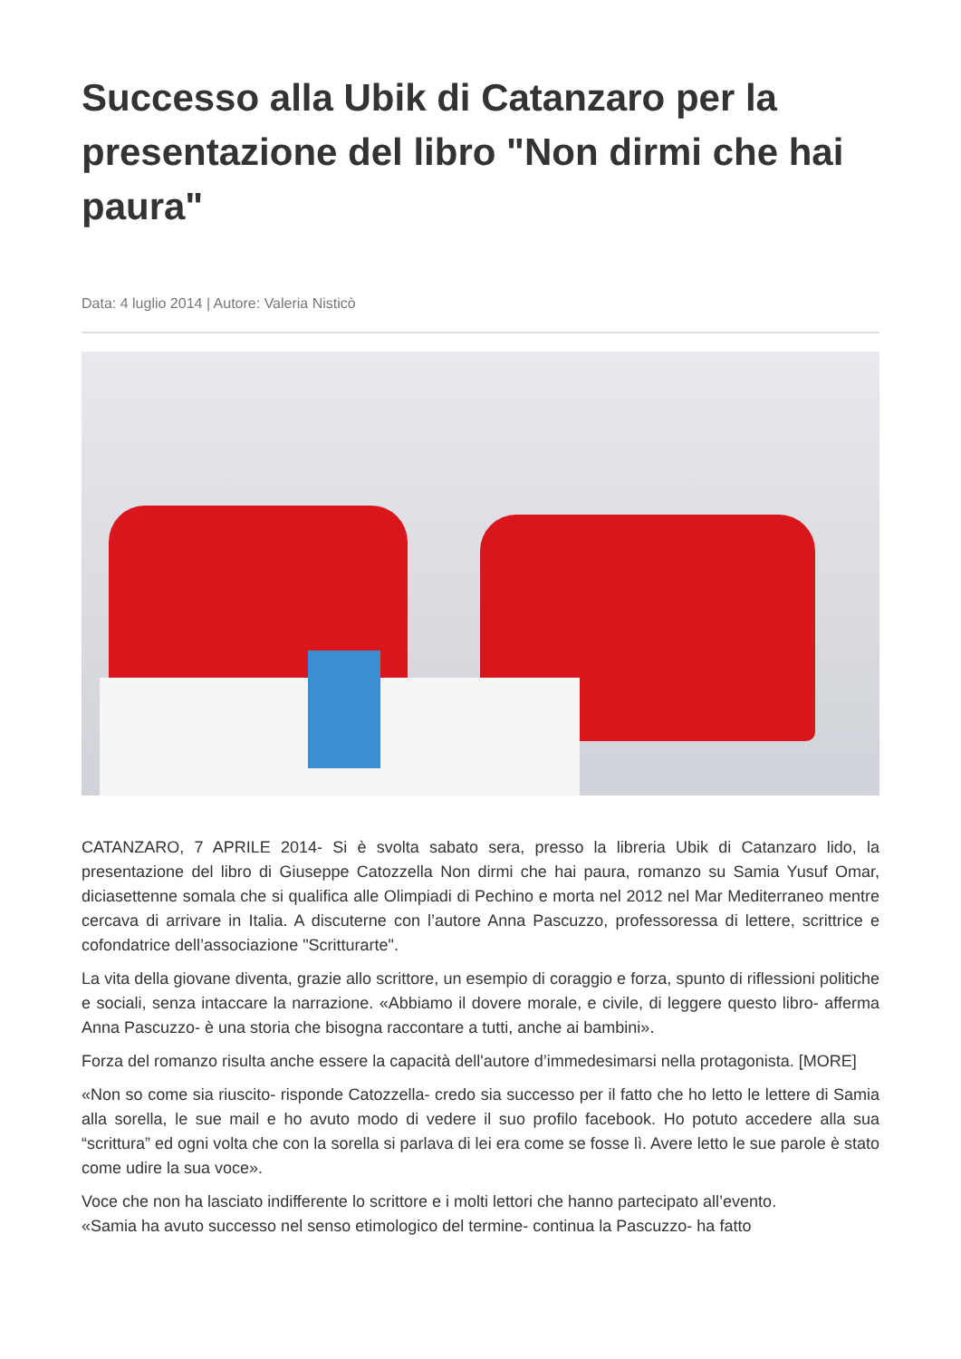Successo alla Ubik di Catanzaro per la presentazione del libro "Non dirmi che hai paura"
Data: 4 luglio 2014 | Autore: Valeria Nisticò
CATANZARO, 7 APRILE 2014- Si è svolta sabato sera, presso la libreria Ubik di Catanzaro lido, la presentazione del libro di Giuseppe Catozzella Non dirmi che hai paura, romanzo su Samia Yusuf Omar, diciasettenne somala che si qualifica alle Olimpiadi di Pechino e morta nel 2012 nel Mar Mediterraneo mentre cercava di arrivare in Italia. A discuterne con l’autore Anna Pascuzzo, professoressa di lettere, scrittrice e cofondatrice dell’associazione "Scritturarte".
La vita della giovane diventa, grazie allo scrittore, un esempio di coraggio e forza, spunto di riflessioni politiche e sociali, senza intaccare la narrazione. «Abbiamo il dovere morale, e civile, di leggere questo libro- afferma Anna Pascuzzo- è una storia che bisogna raccontare a tutti, anche ai bambini».
Forza del romanzo risulta anche essere la capacità dell'autore d’immedesimarsi nella protagonista. [MORE]
«Non so come sia riuscito- risponde Catozzella- credo sia successo per il fatto che ho letto le lettere di Samia alla sorella, le sue mail e ho avuto modo di vedere il suo profilo facebook. Ho potuto accedere alla sua “scrittura” ed ogni volta che con la sorella si parlava di lei era come se fosse lì. Avere letto le sue parole è stato come udire la sua voce».
Voce che non ha lasciato indifferente lo scrittore e i molti lettori che hanno partecipato all’evento.
«Samia ha avuto successo nel senso etimologico del termine- continua la Pascuzzo- ha fatto